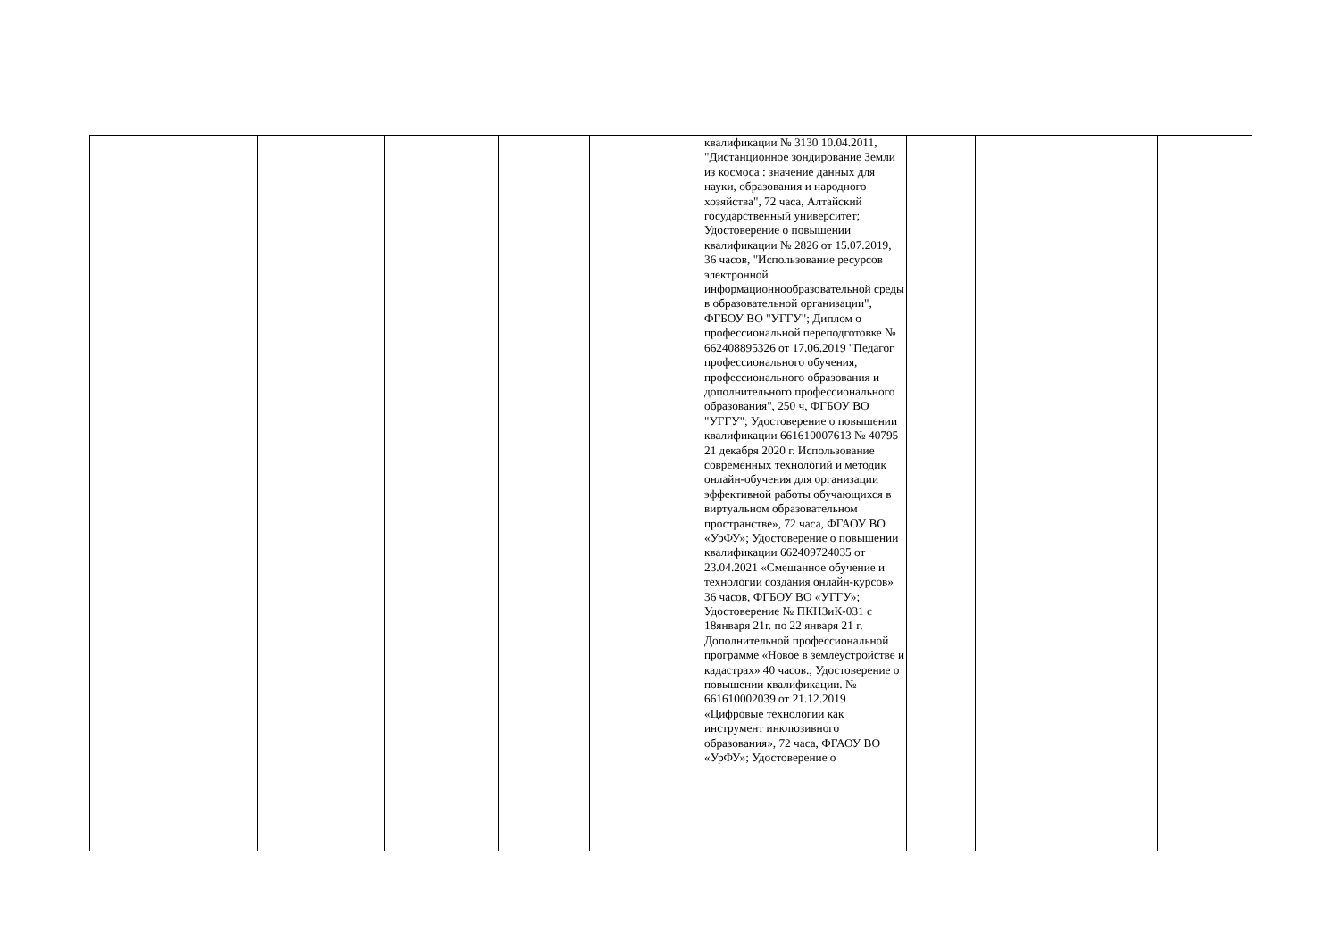| | | | | | | квалификации № 3130 10.04.2011, "Дистанционное зондирование Земли из космоса : значение данных для науки, образования и народного хозяйства", 72 часа, Алтайский государственный университет; Удостоверение о повышении квалификации № 2826 от 15.07.2019, 36 часов, "Использование ресурсов электронной информационнообразовательной среды в образовательной организации", ФГБОУ ВО "УГГУ"; Диплом о профессиональной переподготовке № 662408895326 от 17.06.2019 "Педагог профессионального обучения, профессионального образования и дополнительного профессионального образования", 250 ч, ФГБОУ ВО "УГГУ"; Удостоверение о повышении квалификации 661610007613 № 40795 21 декабря 2020 г. Использование современных технологий и методик онлайн-обучения для организации эффективной работы обучающихся в виртуальном образовательном пространстве», 72 часа, ФГАОУ ВО «УрФУ»; Удостоверение о повышении квалификации 662409724035 от 23.04.2021 «Смешанное обучение и технологии создания онлайн-курсов» 36 часов, ФГБОУ ВО «УГГУ»; Удостоверение № ПКНЗиК-031 с 18января 21г. по 22 января 21 г. Дополнительной профессиональной программе «Новое в землеустройстве и кадастрах» 40 часов.; Удостоверение о повышении квалификации. № 661610002039 от 21.12.2019 «Цифровые технологии как инструмент инклюзивного образования», 72 часа, ФГАОУ ВО «УрФУ»; Удостоверение о | | | | |